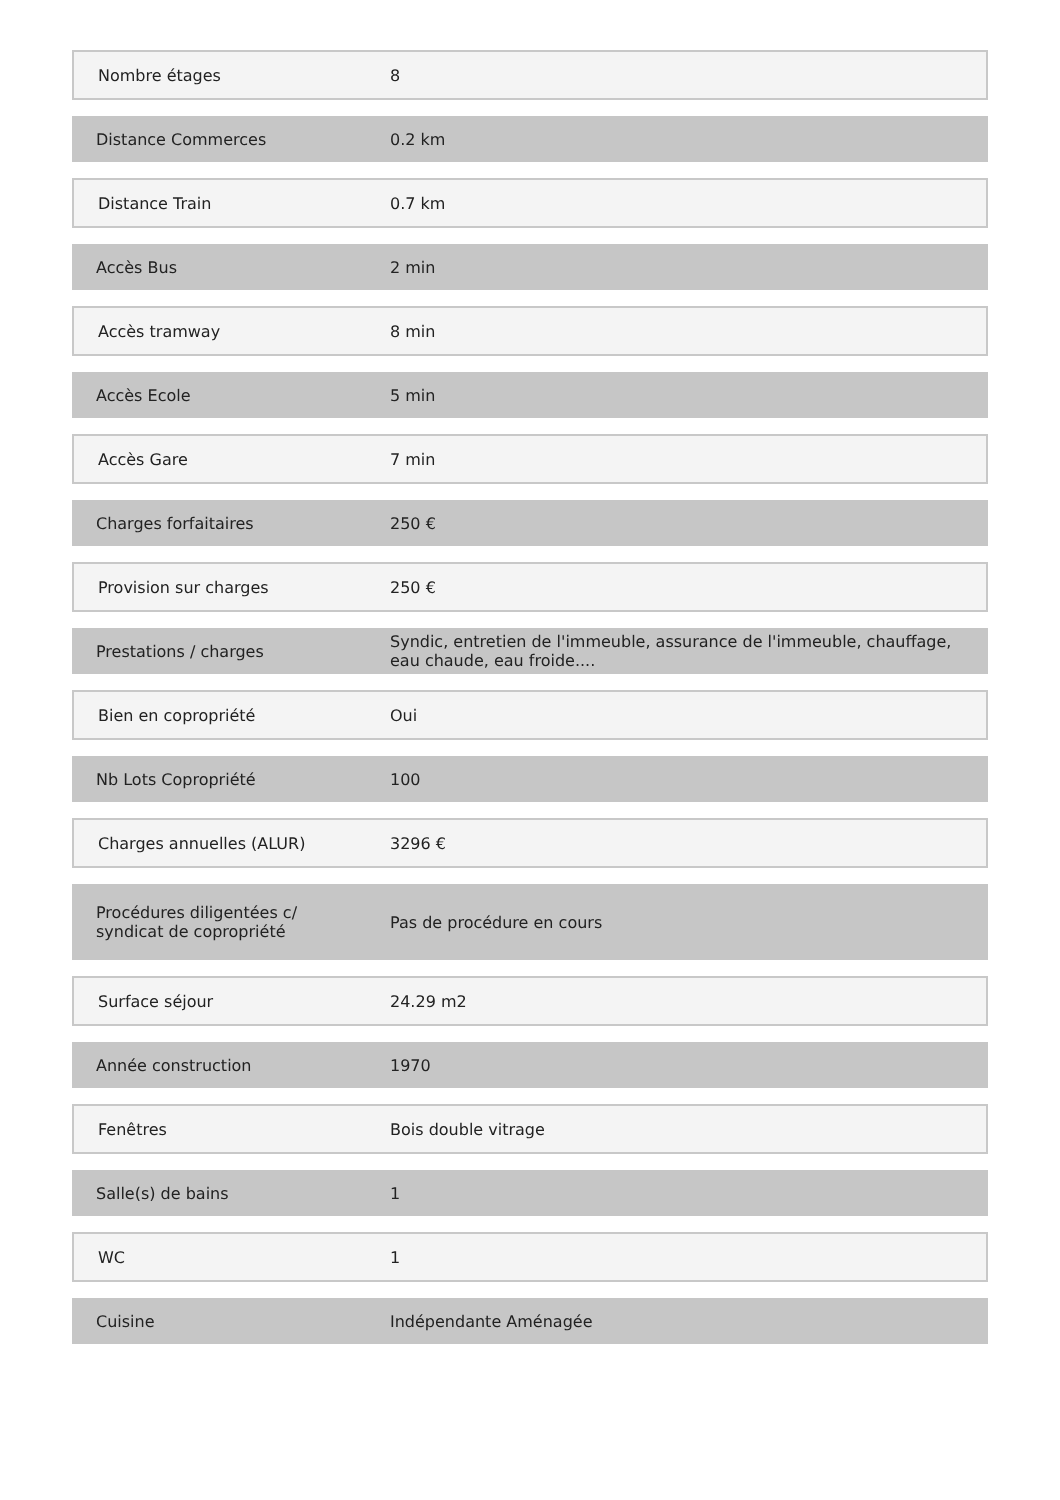| Nombre étages | 8 |
| Distance Commerces | 0.2 km |
| Distance Train | 0.7 km |
| Accès Bus | 2 min |
| Accès tramway | 8 min |
| Accès Ecole | 5 min |
| Accès Gare | 7 min |
| Charges forfaitaires | 250 € |
| Provision sur charges | 250 € |
| Prestations / charges | Syndic, entretien de l'immeuble, assurance de l'immeuble, chauffage, eau chaude, eau froide.... |
| Bien en copropriété | Oui |
| Nb Lots Copropriété | 100 |
| Charges annuelles (ALUR) | 3296 € |
| Procédures diligentées c/ syndicat de copropriété | Pas de procédure en cours |
| Surface séjour | 24.29 m2 |
| Année construction | 1970 |
| Fenêtres | Bois double vitrage |
| Salle(s) de bains | 1 |
| WC | 1 |
| Cuisine | Indépendante Aménagée |